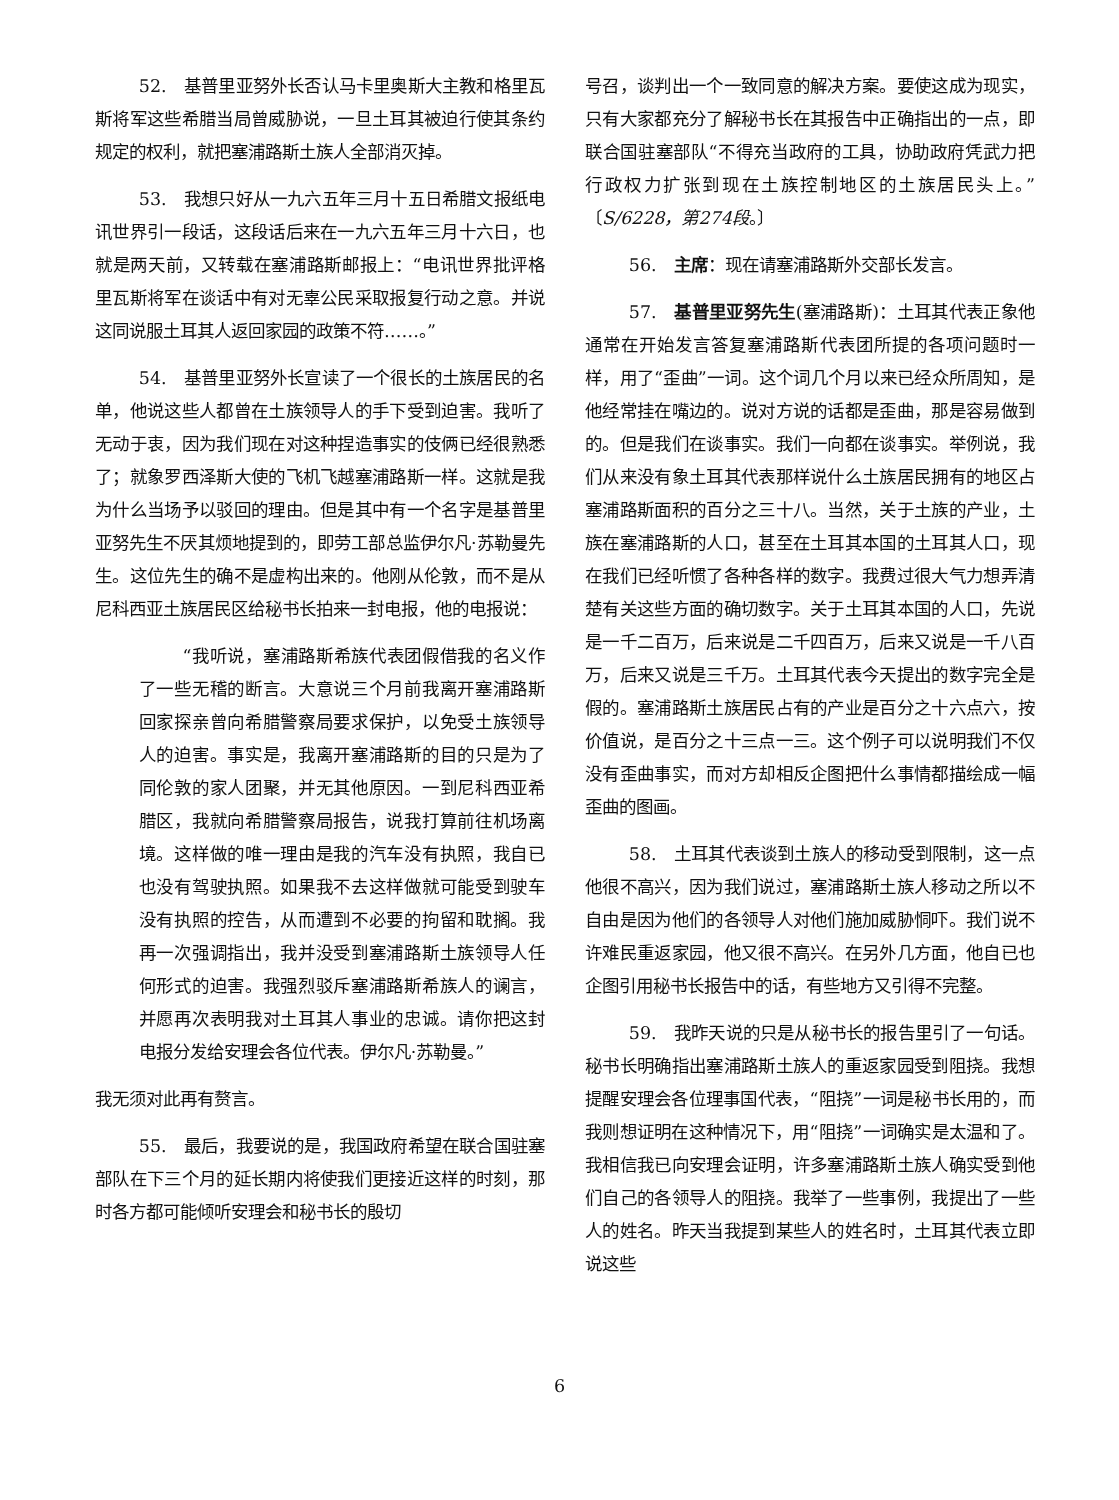52.　基普里亚努外长否认马卡里奥斯大主教和格里瓦斯将军这些希腊当局曾威胁说，一旦土耳其被迫行使其条约规定的权利，就把塞浦路斯土族人全部消灭掉。
53.　我想只好从一九六五年三月十五日希腊文报纸电讯世界引一段话，这段话后来在一九六五年三月十六日，也就是两天前，又转载在塞浦路斯邮报上：“电讯世界批评格里瓦斯将军在谈话中有对无辜公民采取报复行动之意。并说这同说服土耳其人返回家园的政策不符……。”
54.　基普里亚努外长宣读了一个很长的土族居民的名单，他说这些人都曾在土族领导人的手下受到迫害。我听了无动于衷，因为我们现在对这种捏造事实的伎俩已经很熟悉了；就象罗西泽斯大使的飞机飞越塞浦路斯一样。这就是我为什么当场予以驳回的理由。但是其中有一个名字是基普里亚努先生不厌其烦地提到的，即劳工部总监伊尔凡·苏勒曼先生。这位先生的确不是虚构出来的。他刚从伦敦，而不是从尼科西亚土族居民区给秘书长拍来一封电报，他的电报说：
“我听说，塞浦路斯希族代表团假借我的名义作了一些无稽的断言。大意说三个月前我离开塞浦路斯回家探亲曾向希腊警察局要求保护，以免受土族领导人的迫害。事实是，我离开塞浦路斯的目的只是为了同伦敦的家人团聚，并无其他原因。一到尼科西亚希腊区，我就向希腊警察局报告，说我打算前往机场离境。这样做的唯一理由是我的汽车没有执照，我自已也没有驾驶执照。如果我不去这样做就可能受到驶车没有执照的控告，从而遭到不必要的拘留和耽搁。我再一次强调指出，我并没受到塞浦路斯土族领导人任何形式的迫害。我强烈驳斥塞浦路斯希族人的谰言，并愿再次表明我对土耳其人事业的忠诚。请你把这封电报分发给安理会各位代表。伊尔凡·苏勒曼。”
我无须对此再有赘言。
55.　最后，我要说的是，我国政府希望在联合国驻塞部队在下三个月的延长期内将使我们更接近这样的时刻，那时各方都可能倾听安理会和秘书长的殷切
号召，谈判出一个一致同意的解决方案。要使这成为现实，只有大家都充分了解秘书长在其报告中正确指出的一点，即联合国驻塞部队“不得充当政府的工具，协助政府凭武力把行政权力扩张到现在土族控制地区的土族居民头上。”〔S/6228，第274段。〕
56.　主席：现在请塞浦路斯外交部长发言。
57.　基普里亚努先生(塞浦路斯)：土耳其代表正象他通常在开始发言答复塞浦路斯代表团所提的各项问题时一样，用了“歪曲”一词。这个词几个月以来已经众所周知，是他经常挂在嘴边的。说对方说的话都是歪曲，那是容易做到的。但是我们在谈事实。我们一向都在谈事实。举例说，我们从来没有象土耳其代表那样说什么土族居民拥有的地区占塞浦路斯面积的百分之三十八。当然，关于土族的产业，土族在塞浦路斯的人口，甚至在土耳其本国的土耳其人口，现在我们已经听惯了各种各样的数字。我费过很大气力想弄清楚有关这些方面的确切数字。关于土耳其本国的人口，先说是一千二百万，后来说是二千四百万，后来又说是一千八百万，后来又说是三千万。土耳其代表今天提出的数字完全是假的。塞浦路斯土族居民占有的产业是百分之十六点六，按价值说，是百分之十三点一三。这个例子可以说明我们不仅没有歪曲事实，而对方却相反企图把什么事情都描绘成一幅歪曲的图画。
58.　土耳其代表谈到土族人的移动受到限制，这一点他很不高兴，因为我们说过，塞浦路斯土族人移动之所以不自由是因为他们的各领导人对他们施加威胁恫吓。我们说不许难民重返家园，他又很不高兴。在另外几方面，他自已也企图引用秘书长报告中的话，有些地方又引得不完整。
59.　我昨天说的只是从秘书长的报告里引了一句话。秘书长明确指出塞浦路斯土族人的重返家园受到阻挠。我想提醒安理会各位理事国代表，“阻挠”一词是秘书长用的，而我则想证明在这种情况下，用“阻挠”一词确实是太温和了。我相信我已向安理会证明，许多塞浦路斯土族人确实受到他们自己的各领导人的阻挠。我举了一些事例，我提出了一些人的姓名。昨天当我提到某些人的姓名时，土耳其代表立即说这些
6